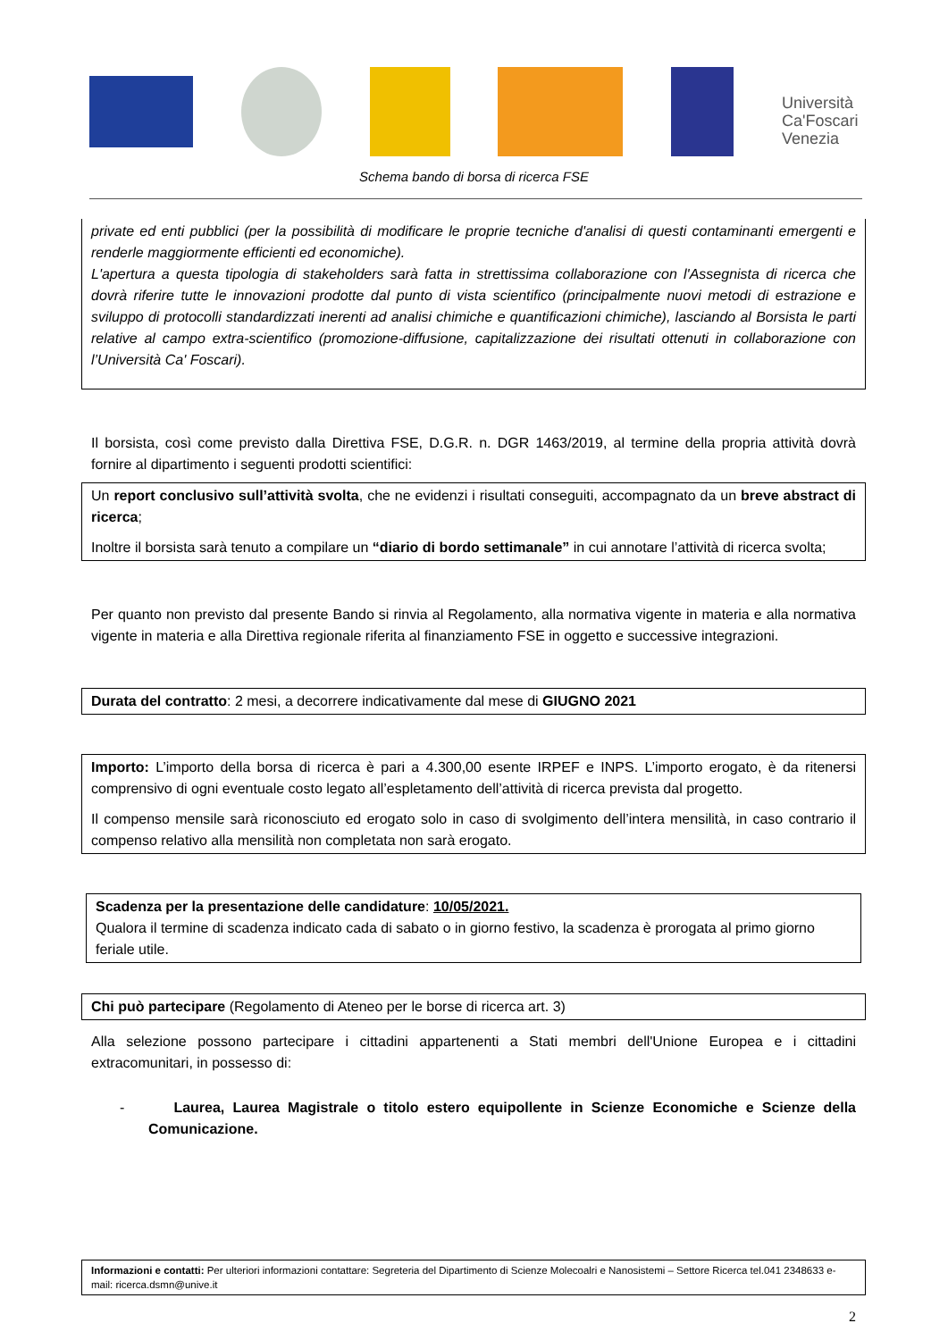Università Ca'Foscari Venezia
Schema bando di borsa di ricerca FSE
private ed enti pubblici (per la possibilità di modificare le proprie tecniche d'analisi di questi contaminanti emergenti e renderle maggiormente efficienti ed economiche).
L'apertura a questa tipologia di stakeholders sarà fatta in strettissima collaborazione con l'Assegnista di ricerca che dovrà riferire tutte le innovazioni prodotte dal punto di vista scientifico (principalmente nuovi metodi di estrazione e sviluppo di protocolli standardizzati inerenti ad analisi chimiche e quantificazioni chimiche), lasciando al Borsista le parti relative al campo extra-scientifico (promozione-diffusione, capitalizzazione dei risultati ottenuti in collaborazione con l’Università Ca' Foscari).
Il borsista, così come previsto dalla Direttiva FSE, D.G.R. n. DGR 1463/2019, al termine della propria attività dovrà fornire al dipartimento i seguenti prodotti scientifici:
Un report conclusivo sull’attività svolta, che ne evidenzi i risultati conseguiti, accompagnato da un breve abstract di ricerca;
Inoltre il borsista sarà tenuto a compilare un “diario di bordo settimanale” in cui annotare l’attività di ricerca svolta;
Per quanto non previsto dal presente Bando si rinvia al Regolamento, alla normativa vigente in materia e alla normativa vigente in materia e alla Direttiva regionale riferita al finanziamento FSE in oggetto e successive integrazioni.
Durata del contratto: 2 mesi, a decorrere indicativamente dal mese di GIUGNO 2021
Importo: L’importo della borsa di ricerca è pari a 4.300,00 esente IRPEF e INPS. L’importo erogato, è da ritenersi comprensivo di ogni eventuale costo legato all’espletamento dell’attività di ricerca prevista dal progetto.
Il compenso mensile sarà riconosciuto ed erogato solo in caso di svolgimento dell’intera mensilità, in caso contrario il compenso relativo alla mensilità non completata non sarà erogato.
Scadenza per la presentazione delle candidature: 10/05/2021.
Qualora il termine di scadenza indicato cada di sabato o in giorno festivo, la scadenza è prorogata al primo giorno feriale utile.
Chi può partecipare (Regolamento di Ateneo per le borse di ricerca art. 3)
Alla selezione possono partecipare i cittadini appartenenti a Stati membri dell'Unione Europea e i cittadini extracomunitari, in possesso di:
- Laurea, Laurea Magistrale o titolo estero equipollente in Scienze Economiche e Scienze della Comunicazione.
Informazioni e contatti: Per ulteriori informazioni contattare: Segreteria del Dipartimento di Scienze Molecoalri e Nanosistemi – Settore Ricerca tel.041 2348633 e-mail: ricerca.dsmn@unive.it
2